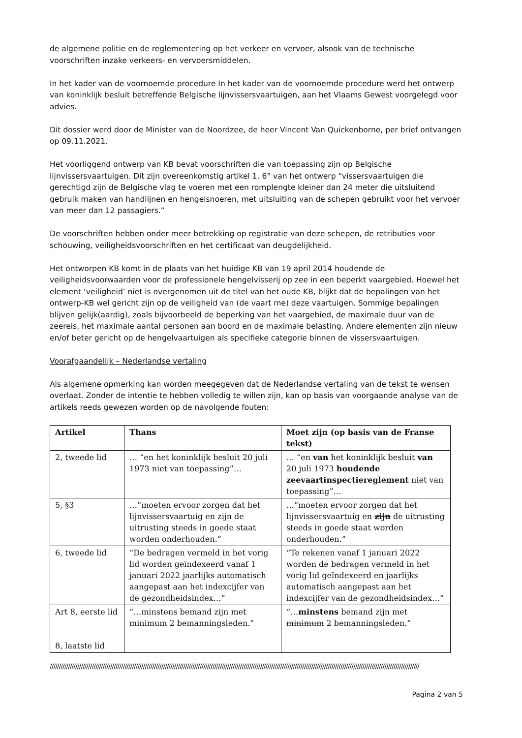de algemene politie en de reglementering op het verkeer en vervoer, alsook van de technische voorschriften inzake verkeers- en vervoersmiddelen.
In het kader van de voornoemde procedure In het kader van de voornoemde procedure werd het ontwerp van koninklijk besluit betreffende Belgische lijnvissersvaartuigen, aan het Vlaams Gewest voorgelegd voor advies.
Dit dossier werd door de Minister van de Noordzee, de heer Vincent Van Quickenborne, per brief ontvangen op 09.11.2021.
Het voorliggend ontwerp van KB bevat voorschriften die van toepassing zijn op Belgische lijnvissersvaartuigen. Dit zijn overeenkomstig artikel 1, 6° van het ontwerp “vissersvaartuigen die gerechtigd zijn de Belgische vlag te voeren met een romplengte kleiner dan 24 meter die uitsluitend gebruik maken van handlijnen en hengelsnoeren, met uitsluiting van de schepen gebruikt voor het vervoer van meer dan 12 passagiers.”
De voorschriften hebben onder meer betrekking op registratie van deze schepen, de retributies voor schouwing, veiligheidsvoorschriften en het certificaat van deugdelijkheid.
Het ontworpen KB komt in de plaats van het huidige KB van 19 april 2014 houdende de veiligheidsvoorwaarden voor de professionele hengelvisserij op zee in een beperkt vaargebied. Hoewel het element ‘veiligheid’ niet is overgenomen uit de titel van het oude KB, blijkt dat de bepalingen van het ontwerp-KB wel gericht zijn op de veiligheid van (de vaart me) deze vaartuigen. Sommige bepalingen blijven gelijk(aardig), zoals bijvoorbeeld de beperking van het vaargebied, de maximale duur van de zeereis, het maximale aantal personen aan boord en de maximale belasting. Andere elementen zijn nieuw en/of beter gericht op de hengelvaartuigen als specifieke categorie binnen de vissersvaartuigen.
Voorafgaandelijk – Nederlandse vertaling
Als algemene opmerking kan worden meegegeven dat de Nederlandse vertaling van de tekst te wensen overlaat. Zonder de intentie te hebben volledig te willen zijn, kan op basis van voorgaande analyse van de artikels reeds gewezen worden op de navolgende fouten:
| Artikel | Thans | Moet zijn (op basis van de Franse tekst) |
| --- | --- | --- |
| 2, tweede lid | … “en het koninklijk besluit 20 juli 1973 niet van toepassing”… | … “en van het koninklijk besluit van 20 juli 1973 houdende zeevaartinspectiereglement niet van toepassing”… |
| 5, §3 | …”moeten ervoor zorgen dat het lijnvissersvaartuig en zijn de uitrusting steeds in goede staat worden onderhouden.” | …”moeten ervoor zorgen dat het lijnvissersvaartuig en zijn de uitrusting steeds in goede staat worden onderhouden.” |
| 6, tweede lid | “De bedragen vermeld in het vorig lid worden geïndexeerd vanaf 1 januari 2022 jaarlijks automatisch aangepast aan het indexcijfer van de gezondheidsindex…” | “Te rekenen vanaf 1 januari 2022 worden de bedragen vermeld in het vorig lid geïndexeerd en jaarlijks automatisch aangepast aan het indexcijfer van de gezondheidsindex…” |
| Art 8, eerste lid 8, laatste lid | “…minstens bemand zijn met minimum 2 bemanningsleden.” | “… minstens bemand zijn met minimum 2 bemanningsleden.” |
//////////////////////////////////////////////////////////////////////////////////////////////////////////////////////////////////////////////////////////////////////////////////////////////////////////
Pagina 2 van 5